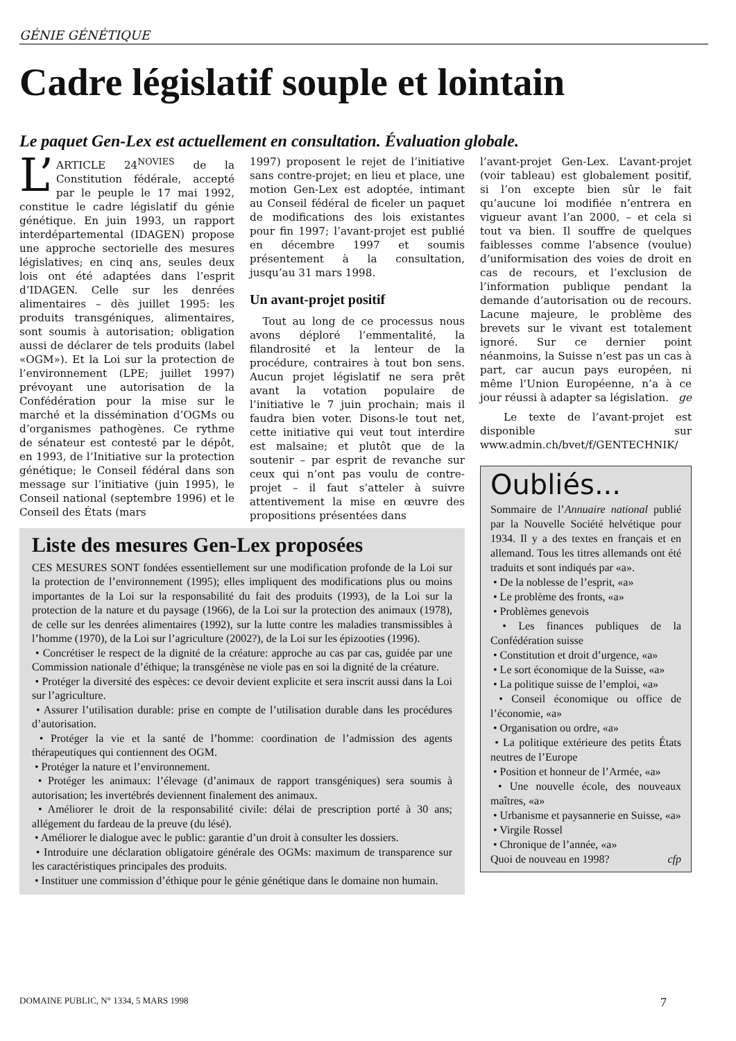GÉNIE GÉNÉTIQUE
Cadre législatif souple et lointain
Le paquet Gen-Lex est actuellement en consultation. Évaluation globale.
L’ ARTICLE 24<sup>NOVIES</sup> de la Constitution fédérale, accepté par le peuple le 17 mai 1992, constitue le cadre législatif du génie génétique. En juin 1993, un rapport interdépartemental (IDAGEN) propose une approche sectorielle des mesures législatives; en cinq ans, seules deux lois ont été adaptées dans l’esprit d’IDAGEN. Celle sur les denrées alimentaires – dès juillet 1995: les produits transgéniques, alimentaires, sont soumis à autorisation; obligation aussi de déclarer de tels produits (label «OGM»). Et la Loi sur la protection de l’environnement (LPE; juillet 1997) prévoyant une autorisation de la Confédération pour la mise sur le marché et la dissémination d’OGMs ou d’organismes pathogènes. Ce rythme de sénateur est contesté par le dépôt, en 1993, de l’Initiative sur la protection génétique; le Conseil fédéral dans son message sur l’initiative (juin 1995), le Conseil national (septembre 1996) et le Conseil des États (mars
1997) proposent le rejet de l’initiative sans contre-projet; en lieu et place, une motion Gen-Lex est adoptée, intimant au Conseil fédéral de ficeler un paquet de modifications des lois existantes pour fin 1997; l’avant-projet est publié en décembre 1997 et soumis présentement à la consultation, jusqu’au 31 mars 1998.
Un avant-projet positif
Tout au long de ce processus nous avons déploré l’emmentalité, la filandrosité et la lenteur de la procédure, contraires à tout bon sens. Aucun projet législatif ne sera prêt avant la votation populaire de l’initiative le 7 juin prochain; mais il faudra bien voter. Disons-le tout net, cette initiative qui veut tout interdire est malsaine; et plutôt que de la soutenir – par esprit de revanche sur ceux qui n’ont pas voulu de contre-projet – il faut s’atteler à suivre attentivement la mise en œuvre des propositions présentées dans
Liste des mesures Gen-Lex proposées
CES MESURES SONT fondées essentiellement sur une modification profonde de la Loi sur la protection de l’environnement (1995); elles impliquent des modifications plus ou moins importantes de la Loi sur la responsabilité du fait des produits (1993), de la Loi sur la protection de la nature et du paysage (1966), de la Loi sur la protection des animaux (1978), de celle sur les denrées alimentaires (1992), sur la lutte contre les maladies transmissibles à l’homme (1970), de la Loi sur l’agriculture (2002?), de la Loi sur les épizooties (1996).
• Concrétiser le respect de la dignité de la créature: approche au cas par cas, guidée par une Commission nationale d’éthique; la transgénèse ne viole pas en soi la dignité de la créature.
• Protéger la diversité des espèces: ce devoir devient explicite et sera inscrit aussi dans la Loi sur l’agriculture.
• Assurer l’utilisation durable: prise en compte de l’utilisation durable dans les procédures d’autorisation.
• Protéger la vie et la santé de l’homme: coordination de l’admission des agents thérapeutiques qui contiennent des OGM.
• Protéger la nature et l’environnement.
• Protéger les animaux: l’élevage (d’animaux de rapport transgéniques) sera soumis à autorisation; les invertébrés deviennent finalement des animaux.
• Améliorer le droit de la responsabilité civile: délai de prescription porté à 30 ans; allégement du fardeau de la preuve (du lésé).
• Améliorer le dialogue avec le public: garantie d’un droit à consulter les dossiers.
• Introduire une déclaration obligatoire générale des OGMs: maximum de transparence sur les caractéristiques principales des produits.
• Instituer une commission d’éthique pour le génie génétique dans le domaine non humain.
l’avant-projet Gen-Lex. L’avant-projet (voir tableau) est globalement positif, si l’on excepte bien sûr le fait qu’aucune loi modifiée n’entrera en vigueur avant l’an 2000, – et cela si tout va bien. Il souffre de quelques faiblesses comme l’absence (voulue) d’uniformisation des voies de droit en cas de recours, et l’exclusion de l’information publique pendant la demande d’autorisation ou de recours. Lacune majeure, le problème des brevets sur le vivant est totalement ignoré. Sur ce dernier point néanmoins, la Suisse n’est pas un cas à part, car aucun pays européen, ni même l’Union Européenne, n’a à ce jour réussi à adapter sa législation. ge
Le texte de l’avant-projet est disponible sur www.admin.ch/bvet/f/GENTECHNIK/
Oubliés...
Sommaire de l’Annuaire national publié par la Nouvelle Société helvétique pour 1934. Il y a des textes en français et en allemand. Tous les titres allemands ont été traduits et sont indiqués par «a».
• De la noblesse de l’esprit, «a»
• Le problème des fronts, «a»
• Problèmes genevois
• Les finances publiques de la Confédération suisse
• Constitution et droit d’urgence, «a»
• Le sort économique de la Suisse, «a»
• La politique suisse de l’emploi, «a»
• Conseil économique ou office de l’économie, «a»
• Organisation ou ordre, «a»
• La politique extérieure des petits États neutres de l’Europe
• Position et honneur de l’Armée, «a»
• Une nouvelle école, des nouveaux maîtres, «a»
• Urbanisme et paysannerie en Suisse, «a»
• Virgile Rossel
• Chronique de l’année, «a»
Quoi de nouveau en 1998? cfp
DOMAINE PUBLIC, N° 1334, 5 MARS 1998 7